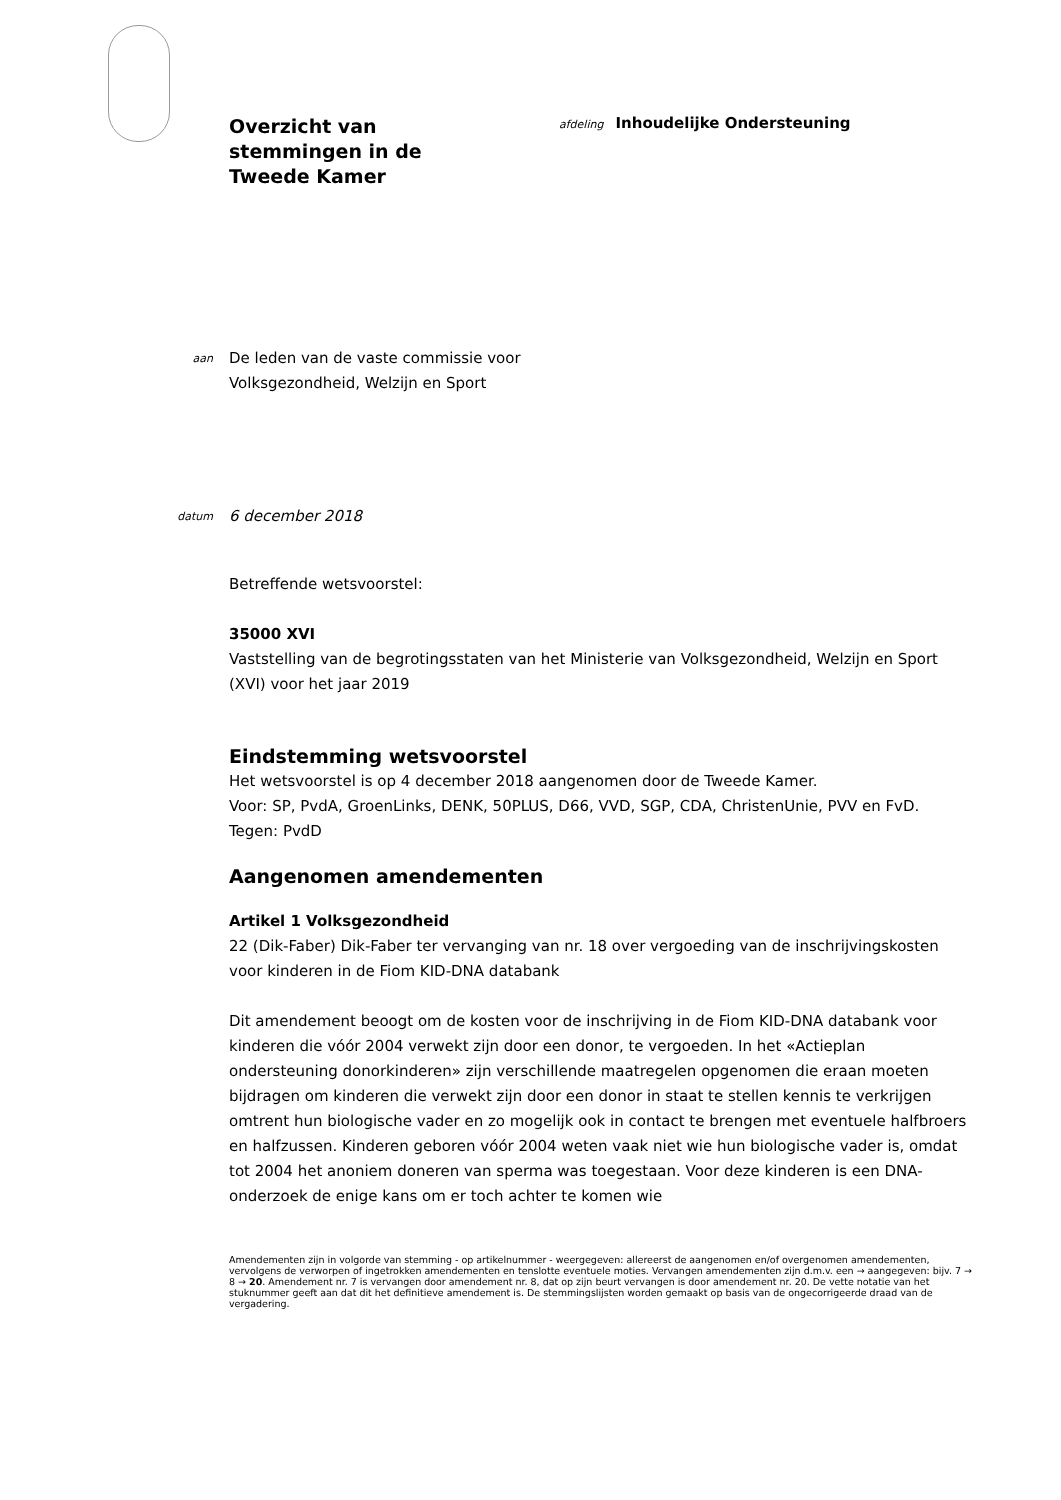Overzicht van
stemmingen in de
Tweede Kamer
afdeling Inhoudelijke Ondersteuning
aan
De leden van de vaste commissie voor
Volksgezondheid, Welzijn en Sport
datum
6 december 2018
Betreffende wetsvoorstel:
35000 XVI
Vaststelling van de begrotingsstaten van het Ministerie van Volksgezondheid, Welzijn en Sport (XVI) voor het jaar 2019
Eindstemming wetsvoorstel
Het wetsvoorstel is op 4 december 2018 aangenomen door de Tweede Kamer.
Voor: SP, PvdA, GroenLinks, DENK, 50PLUS, D66, VVD, SGP, CDA, ChristenUnie, PVV en FvD.
Tegen: PvdD
Aangenomen amendementen
Artikel 1 Volksgezondheid
22 (Dik-Faber) Dik-Faber ter vervanging van nr. 18 over vergoeding van de inschrijvingskosten voor kinderen in de Fiom KID-DNA databank
Dit amendement beoogt om de kosten voor de inschrijving in de Fiom KID-DNA databank voor kinderen die vóór 2004 verwekt zijn door een donor, te vergoeden. In het «Actieplan ondersteuning donorkinderen» zijn verschillende maatregelen opgenomen die eraan moeten bijdragen om kinderen die verwekt zijn door een donor in staat te stellen kennis te verkrijgen omtrent hun biologische vader en zo mogelijk ook in contact te brengen met eventuele halfbroers en halfzussen. Kinderen geboren vóór 2004 weten vaak niet wie hun biologische vader is, omdat tot 2004 het anoniem doneren van sperma was toegestaan. Voor deze kinderen is een DNA-onderzoek de enige kans om er toch achter te komen wie
Amendementen zijn in volgorde van stemming - op artikelnummer - weergegeven: allereerst de aangenomen en/of overgenomen amendementen, vervolgens de verworpen of ingetrokken amendementen en tenslotte eventuele moties. Vervangen amendementen zijn d.m.v. een → aangegeven: bijv. 7 → 8 → 20. Amendement nr. 7 is vervangen door amendement nr. 8, dat op zijn beurt vervangen is door amendement nr. 20. De vette notatie van het stuknummer geeft aan dat dit het definitieve amendement is. De stemmingslijsten worden gemaakt op basis van de ongecorrigeerde draad van de vergadering.